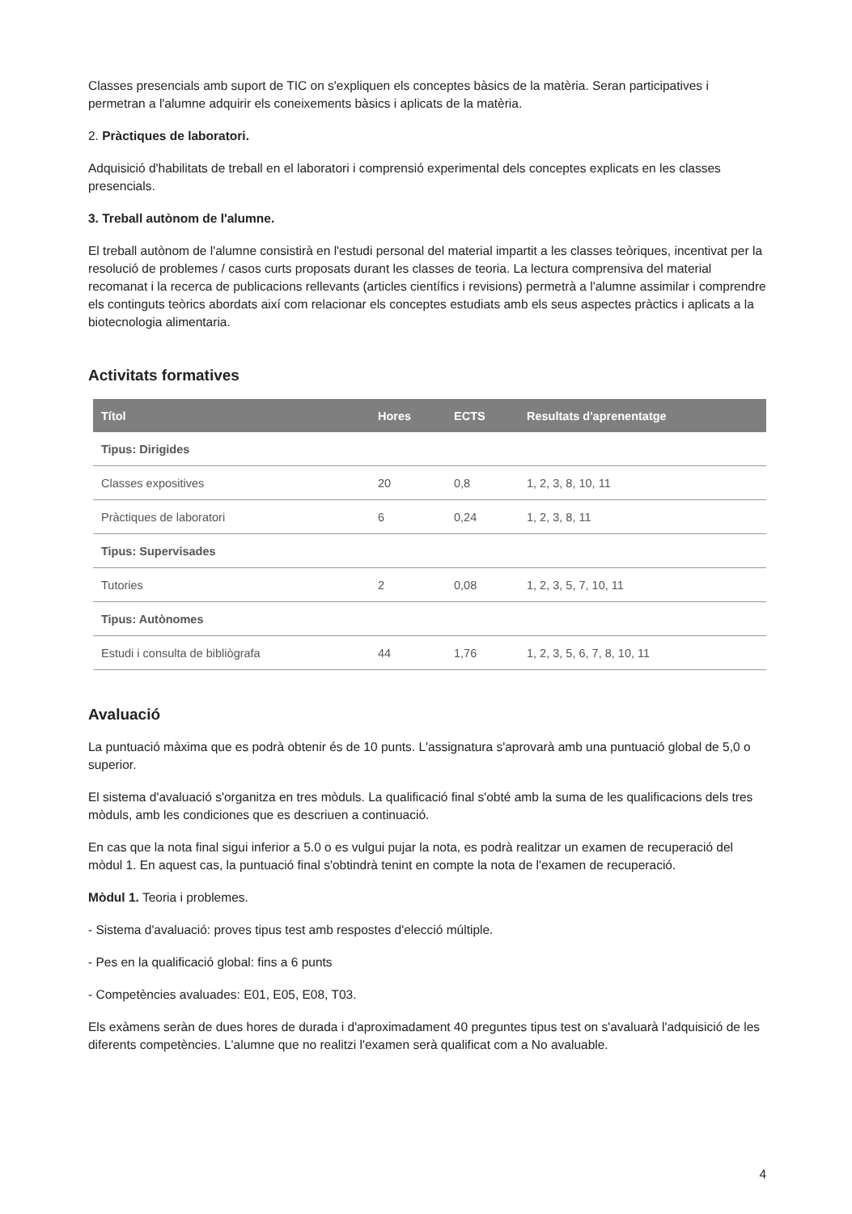Classes presencials amb suport de TIC on s'expliquen els conceptes bàsics de la matèria. Seran participatives i permetran a l'alumne adquirir els coneixements bàsics i aplicats de la matèria.
2. Pràctiques de laboratori.
Adquisició d'habilitats de treball en el laboratori i comprensió experimental dels conceptes explicats en les classes presencials.
3. Treball autònom de l'alumne.
El treball autònom de l'alumne consistirà en l'estudi personal del material impartit a les classes teòriques, incentivat per la resolució de problemes / casos curts proposats durant les classes de teoria. La lectura comprensiva del material recomanat i la recerca de publicacions rellevants (articles científics i revisions) permetrà a l'alumne assimilar i comprendre els continguts teòrics abordats així com relacionar els conceptes estudiats amb els seus aspectes pràctics i aplicats a la biotecnologia alimentaria.
Activitats formatives
| Títol | Hores | ECTS | Resultats d'aprenentatge |
| --- | --- | --- | --- |
| Tipus: Dirigides | | | |
| Classes expositives | 20 | 0,8 | 1, 2, 3, 8, 10, 11 |
| Pràctiques de laboratori | 6 | 0,24 | 1, 2, 3, 8, 11 |
| Tipus: Supervisades | | | |
| Tutories | 2 | 0,08 | 1, 2, 3, 5, 7, 10, 11 |
| Tipus: Autònomes | | | |
| Estudi i consulta de bibliògrafa | 44 | 1,76 | 1, 2, 3, 5, 6, 7, 8, 10, 11 |
Avaluació
La puntuació màxima que es podrà obtenir és de 10 punts. L'assignatura s'aprovarà amb una puntuació global de 5,0 o superior.
El sistema d'avaluació s'organitza en tres mòduls. La qualificació final s'obté amb la suma de les qualificacions dels tres mòduls, amb les condiciones que es descriuen a continuació.
En cas que la nota final sigui inferior a 5.0 o es vulgui pujar la nota, es podrà realitzar un examen de recuperació del mòdul 1. En aquest cas, la puntuació final s'obtindrà tenint en compte la nota de l'examen de recuperació.
Mòdul 1. Teoria i problemes.
- Sistema d'avaluació: proves tipus test amb respostes d'elecció múltiple.
- Pes en la qualificació global: fins a 6 punts
- Competències avaluades: E01, E05, E08, T03.
Els exàmens seràn de dues hores de durada i d'aproximadament 40 preguntes tipus test on s'avaluarà l'adquisició de les diferents competències. L'alumne que no realitzi l'examen serà qualificat com a No avaluable.
4